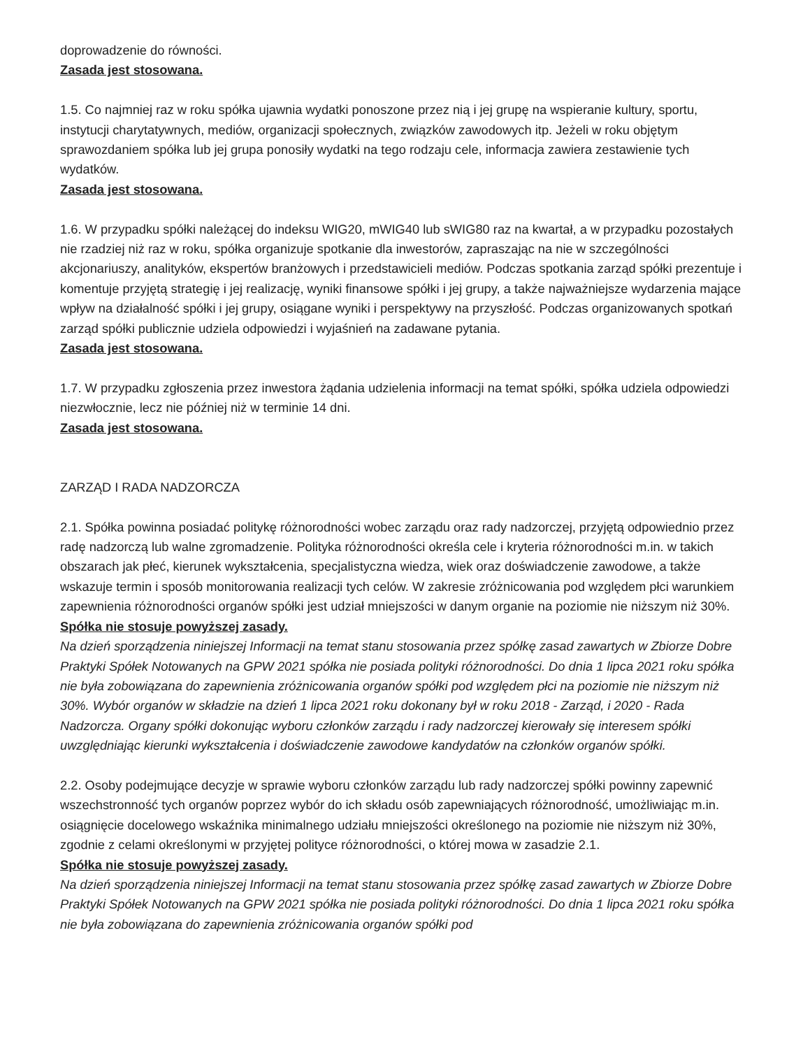doprowadzenie do równości.
Zasada jest stosowana.
1.5. Co najmniej raz w roku spółka ujawnia wydatki ponoszone przez nią i jej grupę na wspieranie kultury, sportu, instytucji charytatywnych, mediów, organizacji społecznych, związków zawodowych itp. Jeżeli w roku objętym sprawozdaniem spółka lub jej grupa ponosiły wydatki na tego rodzaju cele, informacja zawiera zestawienie tych wydatków.
Zasada jest stosowana.
1.6. W przypadku spółki należącej do indeksu WIG20, mWIG40 lub sWIG80 raz na kwartał, a w przypadku pozostałych nie rzadziej niż raz w roku, spółka organizuje spotkanie dla inwestorów, zapraszając na nie w szczególności akcjonariuszy, analityków, ekspertów branżowych i przedstawicieli mediów. Podczas spotkania zarząd spółki prezentuje i komentuje przyjętą strategię i jej realizację, wyniki finansowe spółki i jej grupy, a także najważniejsze wydarzenia mające wpływ na działalność spółki i jej grupy, osiągane wyniki i perspektywy na przyszłość. Podczas organizowanych spotkań zarząd spółki publicznie udziela odpowiedzi i wyjaśnień na zadawane pytania.
Zasada jest stosowana.
1.7. W przypadku zgłoszenia przez inwestora żądania udzielenia informacji na temat spółki, spółka udziela odpowiedzi niezwłocznie, lecz nie później niż w terminie 14 dni.
Zasada jest stosowana.
ZARZĄD I RADA NADZORCZA
2.1. Spółka powinna posiadać politykę różnorodności wobec zarządu oraz rady nadzorczej, przyjętą odpowiednio przez radę nadzorczą lub walne zgromadzenie. Polityka różnorodności określa cele i kryteria różnorodności m.in. w takich obszarach jak płeć, kierunek wykształcenia, specjalistyczna wiedza, wiek oraz doświadczenie zawodowe, a także wskazuje termin i sposób monitorowania realizacji tych celów. W zakresie zróżnicowania pod względem płci warunkiem zapewnienia różnorodności organów spółki jest udział mniejszości w danym organie na poziomie nie niższym niż 30%.
Spółka nie stosuje powyższej zasady.
Na dzień sporządzenia niniejszej Informacji na temat stanu stosowania przez spółkę zasad zawartych w Zbiorze Dobre Praktyki Spółek Notowanych na GPW 2021 spółka nie posiada polityki różnorodności. Do dnia 1 lipca 2021 roku spółka nie była zobowiązana do zapewnienia zróżnicowania organów spółki pod względem płci na poziomie nie niższym niż 30%. Wybór organów w składzie na dzień 1 lipca 2021 roku dokonany był w roku 2018 - Zarząd, i 2020 - Rada Nadzorcza. Organy spółki dokonując wyboru członków zarządu i rady nadzorczej kierowały się interesem spółki uwzględniając kierunki wykształcenia i doświadczenie zawodowe kandydatów na członków organów spółki.
2.2. Osoby podejmujące decyzje w sprawie wyboru członków zarządu lub rady nadzorczej spółki powinny zapewnić wszechstronność tych organów poprzez wybór do ich składu osób zapewniających różnorodność, umożliwiając m.in. osiągnięcie docelowego wskaźnika minimalnego udziału mniejszości określonego na poziomie nie niższym niż 30%, zgodnie z celami określonymi w przyjętej polityce różnorodności, o której mowa w zasadzie 2.1.
Spółka nie stosuje powyższej zasady.
Na dzień sporządzenia niniejszej Informacji na temat stanu stosowania przez spółkę zasad zawartych w Zbiorze Dobre Praktyki Spółek Notowanych na GPW 2021 spółka nie posiada polityki różnorodności. Do dnia 1 lipca 2021 roku spółka nie była zobowiązana do zapewnienia zróżnicowania organów spółki pod